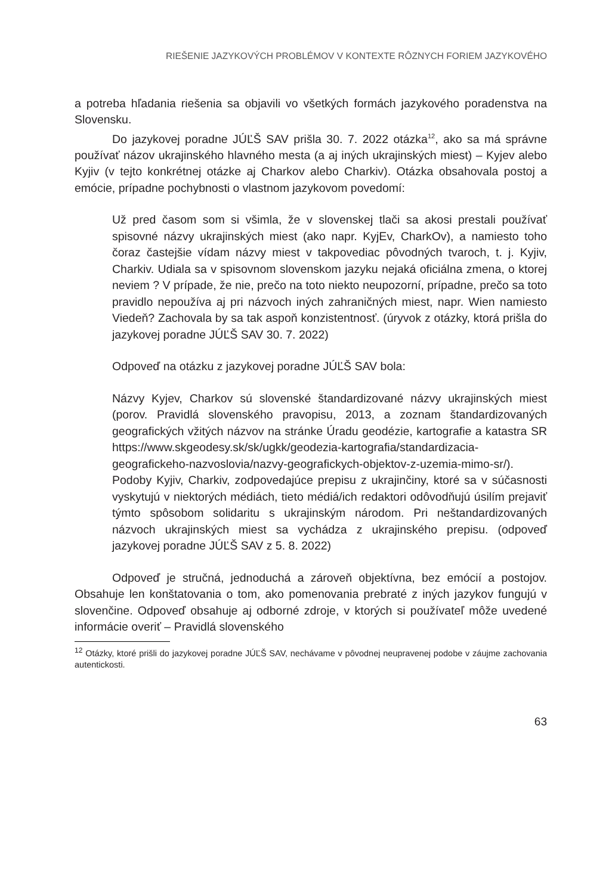RIEŠENIE JAZYKOVÝCH PROBLÉMOV V KONTEXTE RÔZNYCH FORIEM JAZYKOVÉHO
a potreba hľadania riešenia sa objavili vo všetkých formách jazykového poradenstva na Slovensku.
Do jazykovej poradne JÚĽŠ SAV prišla 30. 7. 2022 otázka<sup>12</sup>, ako sa má správne používať názov ukrajinského hlavného mesta (a aj iných ukrajinských miest) – Kyjev alebo Kyjiv (v tejto konkrétnej otázke aj Charkov alebo Charkiv). Otázka obsahovala postoj a emócie, prípadne pochybnosti o vlastnom jazykovom povedomí:
Už pred časom som si všimla, že v slovenskej tlači sa akosi prestali používať spisovné názvy ukrajinských miest (ako napr. KyjEv, CharkOv), a namiesto toho čoraz častejšie vídam názvy miest v takpovediac pôvodných tvaroch, t. j. Kyjiv, Charkiv. Udiala sa v spisovnom slovenskom jazyku nejaká oficiálna zmena, o ktorej neviem ? V prípade, že nie, prečo na toto niekto neupozorní, prípadne, prečo sa toto pravidlo nepoužíva aj pri názvoch iných zahraničných miest, napr. Wien namiesto Viedeň? Zachovala by sa tak aspoň konzistentnosť. (úryvok z otázky, ktorá prišla do jazykovej poradne JÚĽŠ SAV 30. 7. 2022)
Odpoveď na otázku z jazykovej poradne JÚĽŠ SAV bola:
Názvy Kyjev, Charkov sú slovenské štandardizované názvy ukrajinských miest (porov. Pravidlá slovenského pravopisu, 2013, a zoznam štandardizovaných geografických vžitých názvov na stránke Úradu geodézie, kartografie a katastra SR https://www.skgeodesy.sk/sk/ugkk/geodezia-kartografia/standardizacia-geografickeho-nazvoslovia/nazvy-geografickych-objektov-z-uzemia-mimo-sr/). Podoby Kyjiv, Charkiv, zodpovedajúce prepisu z ukrajinčiny, ktoré sa v súčasnosti vyskytujú v niektorých médiách, tieto médiá/ich redaktori odôvodňujú úsilím prejaviť týmto spôsobom solidaritu s ukrajinským národom. Pri neštandardizovaných názvoch ukrajinských miest sa vychádza z ukrajinského prepisu. (odpoveď jazykovej poradne JÚĽŠ SAV z 5. 8. 2022)
Odpoveď je stručná, jednoduchá a zároveň objektívna, bez emócií a postojov. Obsahuje len konštatovania o tom, ako pomenovania prebraté z iných jazykov fungujú v slovenčine. Odpoveď obsahuje aj odborné zdroje, v ktorých si používateľ môže uvedené informácie overiť – Pravidlá slovenského
<sup>12</sup> Otázky, ktoré prišli do jazykovej poradne JÚĽŠ SAV, nechávame v pôvodnej neupravenej podobe v záujme zachovania autentickosti.
63